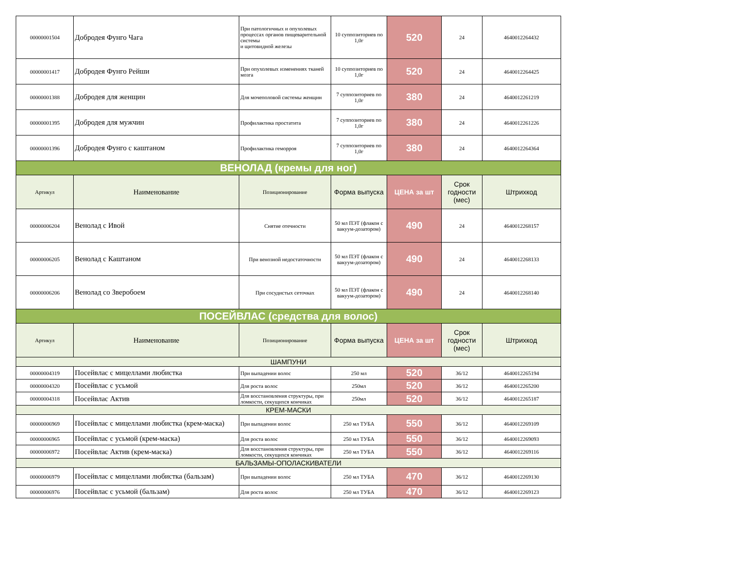| 00000001504 | Добродея Фунго Чага | При патологичных и опухолевых процессах органов пищеварительной системы и щитовидной железы | 10 суппозиториев по 1,0г | 520 | 24 | 4640012264432 |
| 00000001417 | Добродея Фунго Рейши | При опухолевых изменениях тканей мозга | 10 суппозиториев по 1,0г | 520 | 24 | 4640012264425 |
| 00000001388 | Добродея для женщин | Для мочеполовой системы женщин | 7 суппозиториев по 1,0г | 380 | 24 | 4640012261219 |
| 00000001395 | Добродея для мужчин | Профилактика простатита | 7 суппозиториев по 1,0г | 380 | 24 | 4640012261226 |
| 00000001396 | Добродея Фунго с каштаном | Профилактика геморроя | 7 суппозиториев по 1,0г | 380 | 24 | 4640012264364 |
| ВЕНОЛАД (кремы для ног) | | | | | | |
| Артикул | Наименование | Позиционирование | Форма выпуска | ЦЕНА за шт | Срок годности (мес) | Штрихкод |
| 00000006204 | Венолад с Ивой | Снятие отечности | 50 мл ПЭТ (флакон с вакуум-дозатором) | 490 | 24 | 4640012268157 |
| 00000006205 | Венолад с Каштаном | При венозной недостаточности | 50 мл ПЭТ (флакон с вакуум-дозатором) | 490 | 24 | 4640012268133 |
| 00000006206 | Венолад со Зверобоем | При сосудистых сеточках | 50 мл ПЭТ (флакон с вакуум-дозатором) | 490 | 24 | 4640012268140 |
| ПОСЕЙВЛАС (средства для волос) | | | | | | |
| Артикул | Наименование | Позиционирование | Форма выпуска | ЦЕНА за шт | Срок годности (мес) | Штрихкод |
| ШАМПУНИ | | | | | | |
| 00000004319 | Посейвлас с мицеллами любистка | При выпадении волос | 250 мл | 520 | 36/12 | 4640012265194 |
| 00000004320 | Посейвлас с усьмой | Для роста волос | 250мл | 520 | 36/12 | 4640012265200 |
| 00000004318 | Посейвлас Актив | Для восстановления структуры, при ломкости, секущихся кончиках | 250мл | 520 | 36/12 | 4640012265187 |
| КРЕМ-МАСКИ | | | | | | |
| 00000006969 | Посейвлас с мицеллами любистка (крем-маска) | При выпадении волос | 250 мл ТУБА | 550 | 36/12 | 4640012269109 |
| 00000006965 | Посейвлас с усьмой (крем-маска) | Для роста волос | 250 мл ТУБА | 550 | 36/12 | 4640012269093 |
| 00000006972 | Посейвлас Актив (крем-маска) | Для восстановления структуры, при ломкости, секущихся кончиках | 250 мл ТУБА | 550 | 36/12 | 4640012269116 |
| БАЛЬЗАМЫ-ОПОЛАСКИВАТЕЛИ | | | | | | |
| 00000006979 | Посейвлас с мицеллами любистка (бальзам) | При выпадении волос | 250 мл ТУБА | 470 | 36/12 | 4640012269130 |
| 00000006976 | Посейвлас с усьмой (бальзам) | Для роста волос | 250 мл ТУБА | 470 | 36/12 | 4640012269123 |